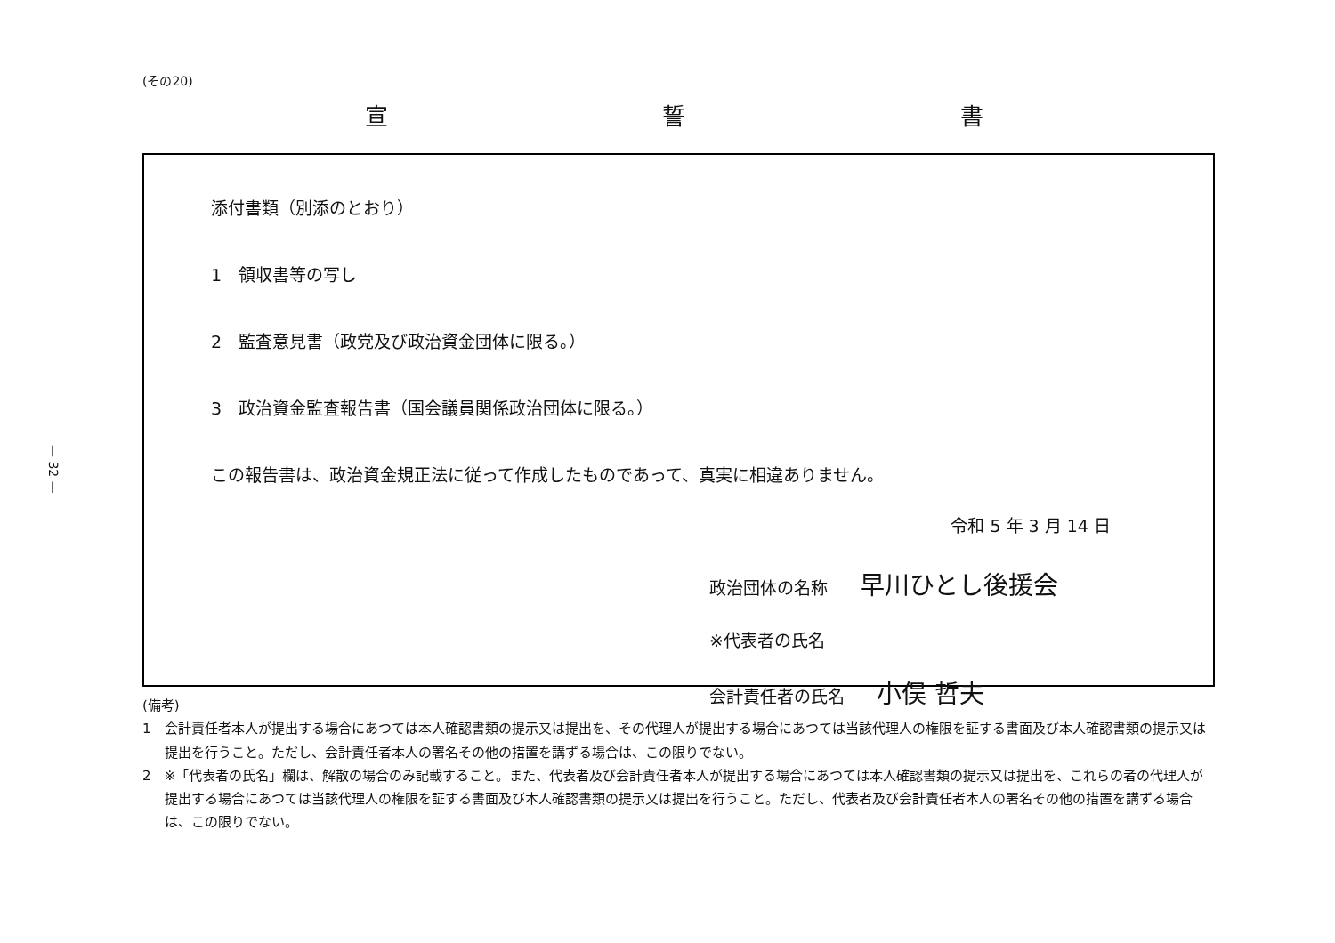— 32 —
(その20)
宣 誓 書
添付書類（別添のとおり）
1　領収書等の写し
2　監査意見書（政党及び政治資金団体に限る。）
3　政治資金監査報告書（国会議員関係政治団体に限る。）
この報告書は、政治資金規正法に従って作成したものであって、真実に相違ありません。
令和 5 年 3 月 14 日
政治団体の名称 早川ひとし後援会
※代表者の氏名
会計責任者の氏名 小俣 哲夫
(備考)
1　会計責任者本人が提出する場合にあつては本人確認書類の提示又は提出を、その代理人が提出する場合にあつては当該代理人の権限を証する書面及び本人確認書類の提示又は提出を行うこと。ただし、会計責任者本人の署名その他の措置を講ずる場合は、この限りでない。
2　※「代表者の氏名」欄は、解散の場合のみ記載すること。また、代表者及び会計責任者本人が提出する場合にあつては本人確認書類の提示又は提出を、これらの者の代理人が提出する場合にあつては当該代理人の権限を証する書面及び本人確認書類の提示又は提出を行うこと。ただし、代表者及び会計責任者本人の署名その他の措置を講ずる場合は、この限りでない。